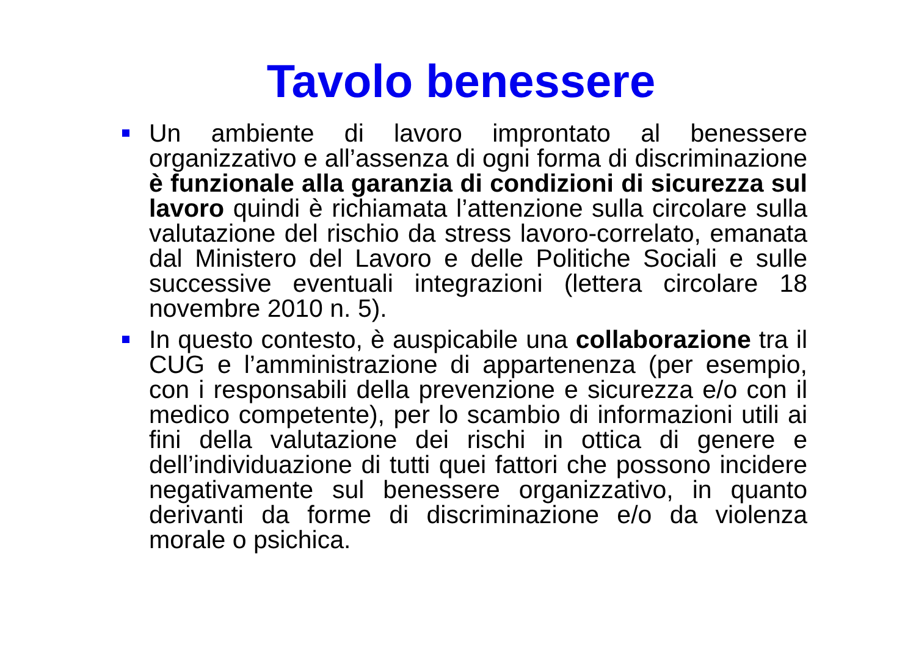Tavolo benessere
Un ambiente di lavoro improntato al benessere organizzativo e all’assenza di ogni forma di discriminazione è funzionale alla garanzia di condizioni di sicurezza sul lavoro quindi è richiamata l’attenzione sulla circolare sulla valutazione del rischio da stress lavoro-correlato, emanata dal Ministero del Lavoro e delle Politiche Sociali e sulle successive eventuali integrazioni (lettera circolare 18 novembre 2010 n. 5).
In questo contesto, è auspicabile una collaborazione tra il CUG e l’amministrazione di appartenenza (per esempio, con i responsabili della prevenzione e sicurezza e/o con il medico competente), per lo scambio di informazioni utili ai fini della valutazione dei rischi in ottica di genere e dell’individuazione di tutti quei fattori che possono incidere negativamente sul benessere organizzativo, in quanto derivanti da forme di discriminazione e/o da violenza morale o psichica.